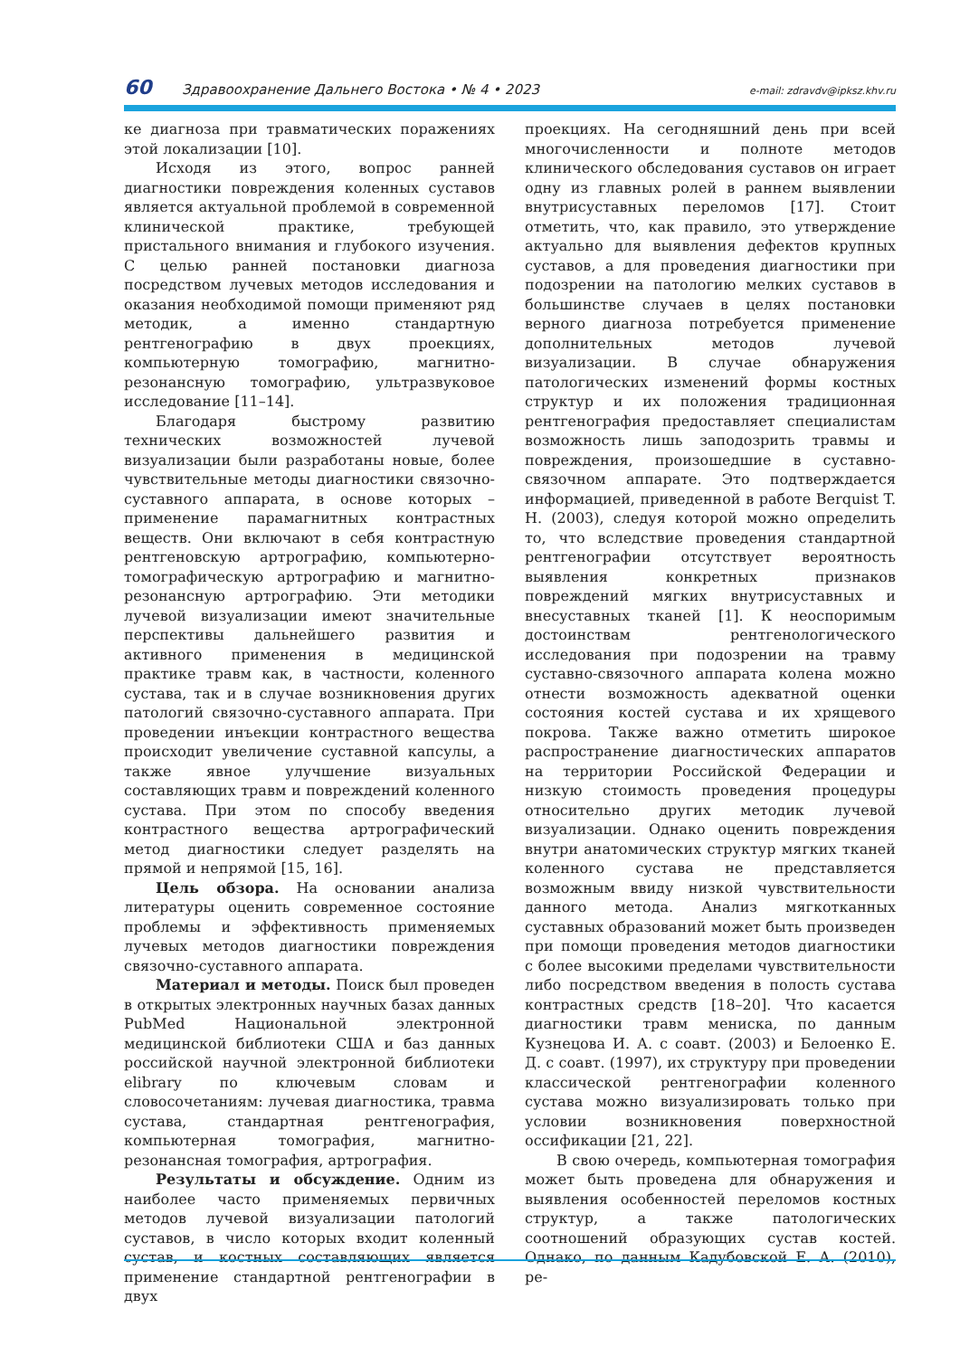60 Здравоохранение Дальнего Востока • № 4 • 2023 e-mail: zdravdv@ipksz.khv.ru
ке диагноза при травматических поражениях этой локализации [10].
Исходя из этого, вопрос ранней диагностики повреждения коленных суставов является актуальной проблемой в современной клинической практике, требующей пристального внимания и глубокого изучения. С целью ранней постановки диагноза посредством лучевых методов исследования и оказания необходимой помощи применяют ряд методик, а именно стандартную рентгенографию в двух проекциях, компьютерную томографию, магнитно-резонансную томографию, ультразвуковое исследование [11–14].
Благодаря быстрому развитию технических возможностей лучевой визуализации были разработаны новые, более чувствительные методы диагностики связочно-суставного аппарата, в основе которых – применение парамагнитных контрастных веществ. Они включают в себя контрастную рентгеновскую артрографию, компьютерно-томографическую артрографию и магнитно-резонансную артрографию. Эти методики лучевой визуализации имеют значительные перспективы дальнейшего развития и активного применения в медицинской практике травм как, в частности, коленного сустава, так и в случае возникновения других патологий связочно-суставного аппарата. При проведении инъекции контрастного вещества происходит увеличение суставной капсулы, а также явное улучшение визуальных составляющих травм и повреждений коленного сустава. При этом по способу введения контрастного вещества артрографический метод диагностики следует разделять на прямой и непрямой [15, 16].
Цель обзора. На основании анализа литературы оценить современное состояние проблемы и эффективность применяемых лучевых методов диагностики повреждения связочно-суставного аппарата.
Материал и методы. Поиск был проведен в открытых электронных научных базах данных PubMed Национальной электронной медицинской библиотеки США и баз данных российской научной электронной библиотеки elibrary по ключевым словам и словосочетаниям: лучевая диагностика, травма сустава, стандартная рентгенография, компьютерная томография, магнитно-резонансная томография, артрография.
Результаты и обсуждение. Одним из наиболее часто применяемых первичных методов лучевой визуализации патологий суставов, в число которых входит коленный сустав, и костных составляющих является применение стандартной рентгенографии в двух
проекциях. На сегодняшний день при всей многочисленности и полноте методов клинического обследования суставов он играет одну из главных ролей в раннем выявлении внутрисуставных переломов [17]. Стоит отметить, что, как правило, это утверждение актуально для выявления дефектов крупных суставов, а для проведения диагностики при подозрении на патологию мелких суставов в большинстве случаев в целях постановки верного диагноза потребуется применение дополнительных методов лучевой визуализации. В случае обнаружения патологических изменений формы костных структур и их положения традиционная рентгенография предоставляет специалистам возможность лишь заподозрить травмы и повреждения, произошедшие в суставно-связочном аппарате. Это подтверждается информацией, приведенной в работе Berquist T. H. (2003), следуя которой можно определить то, что вследствие проведения стандартной рентгенографии отсутствует вероятность выявления конкретных признаков повреждений мягких внутрисуставных и внесуставных тканей [1]. К неоспоримым достоинствам рентгенологического исследования при подозрении на травму суставно-связочного аппарата колена можно отнести возможность адекватной оценки состояния костей сустава и их хрящевого покрова. Также важно отметить широкое распространение диагностических аппаратов на территории Российской Федерации и низкую стоимость проведения процедуры относительно других методик лучевой визуализации. Однако оценить повреждения внутри анатомических структур мягких тканей коленного сустава не представляется возможным ввиду низкой чувствительности данного метода. Анализ мягкотканных суставных образований может быть произведен при помощи проведения методов диагностики с более высокими пределами чувствительности либо посредством введения в полость сустава контрастных средств [18–20]. Что касается диагностики травм мениска, по данным Кузнецова И. А. с соавт. (2003) и Белоенко Е. Д. с соавт. (1997), их структуру при проведении классической рентгенографии коленного сустава можно визуализировать только при условии возникновения поверхностной оссификации [21, 22].
В свою очередь, компьютерная томография может быть проведена для обнаружения и выявления особенностей переломов костных структур, а также патологических соотношений образующих сустав костей. Однако, по данным Кадубовской Е. А. (2010), ре-